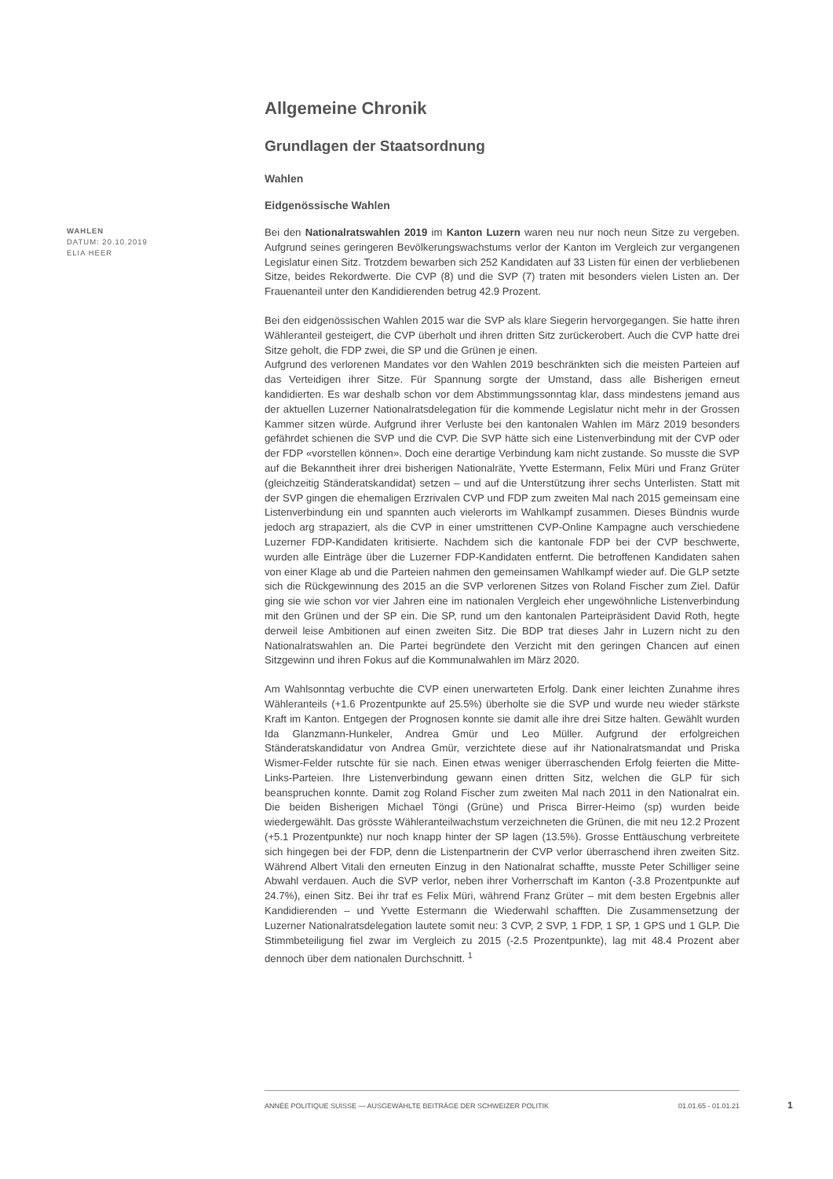Allgemeine Chronik
Grundlagen der Staatsordnung
Wahlen
Eidgenössische Wahlen
WAHLEN
DATUM: 20.10.2019
ELIA HEER
Bei den Nationalratswahlen 2019 im Kanton Luzern waren neu nur noch neun Sitze zu vergeben. Aufgrund seines geringeren Bevölkerungswachstums verlor der Kanton im Vergleich zur vergangenen Legislatur einen Sitz. Trotzdem bewarben sich 252 Kandidaten auf 33 Listen für einen der verbliebenen Sitze, beides Rekordwerte. Die CVP (8) und die SVP (7) traten mit besonders vielen Listen an. Der Frauenanteil unter den Kandidierenden betrug 42.9 Prozent.
Bei den eidgenössischen Wahlen 2015 war die SVP als klare Siegerin hervorgegangen. Sie hatte ihren Wähleranteil gesteigert, die CVP überholt und ihren dritten Sitz zurückerobert. Auch die CVP hatte drei Sitze geholt, die FDP zwei, die SP und die Grünen je einen.
Aufgrund des verlorenen Mandates vor den Wahlen 2019 beschränkten sich die meisten Parteien auf das Verteidigen ihrer Sitze. Für Spannung sorgte der Umstand, dass alle Bisherigen erneut kandidierten. Es war deshalb schon vor dem Abstimmungssonntag klar, dass mindestens jemand aus der aktuellen Luzerner Nationalratsdelegation für die kommende Legislatur nicht mehr in der Grossen Kammer sitzen würde. Aufgrund ihrer Verluste bei den kantonalen Wahlen im März 2019 besonders gefährdet schienen die SVP und die CVP. Die SVP hätte sich eine Listenverbindung mit der CVP oder der FDP «vorstellen können». Doch eine derartige Verbindung kam nicht zustande. So musste die SVP auf die Bekanntheit ihrer drei bisherigen Nationalräte, Yvette Estermann, Felix Müri und Franz Grüter (gleichzeitig Ständeratskandidat) setzen – und auf die Unterstützung ihrer sechs Unterlisten. Statt mit der SVP gingen die ehemaligen Erzrivalen CVP und FDP zum zweiten Mal nach 2015 gemeinsam eine Listenverbindung ein und spannten auch vielerorts im Wahlkampf zusammen. Dieses Bündnis wurde jedoch arg strapaziert, als die CVP in einer umstrittenen CVP-Online Kampagne auch verschiedene Luzerner FDP-Kandidaten kritisierte. Nachdem sich die kantonale FDP bei der CVP beschwerte, wurden alle Einträge über die Luzerner FDP-Kandidaten entfernt. Die betroffenen Kandidaten sahen von einer Klage ab und die Parteien nahmen den gemeinsamen Wahlkampf wieder auf. Die GLP setzte sich die Rückgewinnung des 2015 an die SVP verlorenen Sitzes von Roland Fischer zum Ziel. Dafür ging sie wie schon vor vier Jahren eine im nationalen Vergleich eher ungewöhnliche Listenverbindung mit den Grünen und der SP ein. Die SP, rund um den kantonalen Parteipräsident David Roth, hegte derweil leise Ambitionen auf einen zweiten Sitz. Die BDP trat dieses Jahr in Luzern nicht zu den Nationalratswahlen an. Die Partei begründete den Verzicht mit den geringen Chancen auf einen Sitzgewinn und ihren Fokus auf die Kommunalwahlen im März 2020.
Am Wahlsonntag verbuchte die CVP einen unerwarteten Erfolg. Dank einer leichten Zunahme ihres Wähleranteils (+1.6 Prozentpunkte auf 25.5%) überholte sie die SVP und wurde neu wieder stärkste Kraft im Kanton. Entgegen der Prognosen konnte sie damit alle ihre drei Sitze halten. Gewählt wurden Ida Glanzmann-Hunkeler, Andrea Gmür und Leo Müller. Aufgrund der erfolgreichen Ständeratskandidatur von Andrea Gmür, verzichtete diese auf ihr Nationalratsmandat und Priska Wismer-Felder rutschte für sie nach. Einen etwas weniger überraschenden Erfolg feierten die Mitte-Links-Parteien. Ihre Listenverbindung gewann einen dritten Sitz, welchen die GLP für sich beanspruchen konnte. Damit zog Roland Fischer zum zweiten Mal nach 2011 in den Nationalrat ein. Die beiden Bisherigen Michael Töngi (Grüne) und Prisca Birrer-Heimo (sp) wurden beide wiedergewählt. Das grösste Wähleranteilwachstum verzeichneten die Grünen, die mit neu 12.2 Prozent (+5.1 Prozentpunkte) nur noch knapp hinter der SP lagen (13.5%). Grosse Enttäuschung verbreitete sich hingegen bei der FDP, denn die Listenpartnerin der CVP verlor überraschend ihren zweiten Sitz. Während Albert Vitali den erneuten Einzug in den Nationalrat schaffte, musste Peter Schilliger seine Abwahl verdauen. Auch die SVP verlor, neben ihrer Vorherrschaft im Kanton (-3.8 Prozentpunkte auf 24.7%), einen Sitz. Bei ihr traf es Felix Müri, während Franz Grüter – mit dem besten Ergebnis aller Kandidierenden – und Yvette Estermann die Wiederwahl schafften. Die Zusammensetzung der Luzerner Nationalratsdelegation lautete somit neu: 3 CVP, 2 SVP, 1 FDP, 1 SP, 1 GPS und 1 GLP. Die Stimmbeteiligung fiel zwar im Vergleich zu 2015 (-2.5 Prozentpunkte), lag mit 48.4 Prozent aber dennoch über dem nationalen Durchschnitt. <sup>1</sup>
ANNÉE POLITIQUE SUISSE — AUSGEWÄHLTE BEITRÄGE DER SCHWEIZER POLITIK 01.01.65 - 01.01.21
1